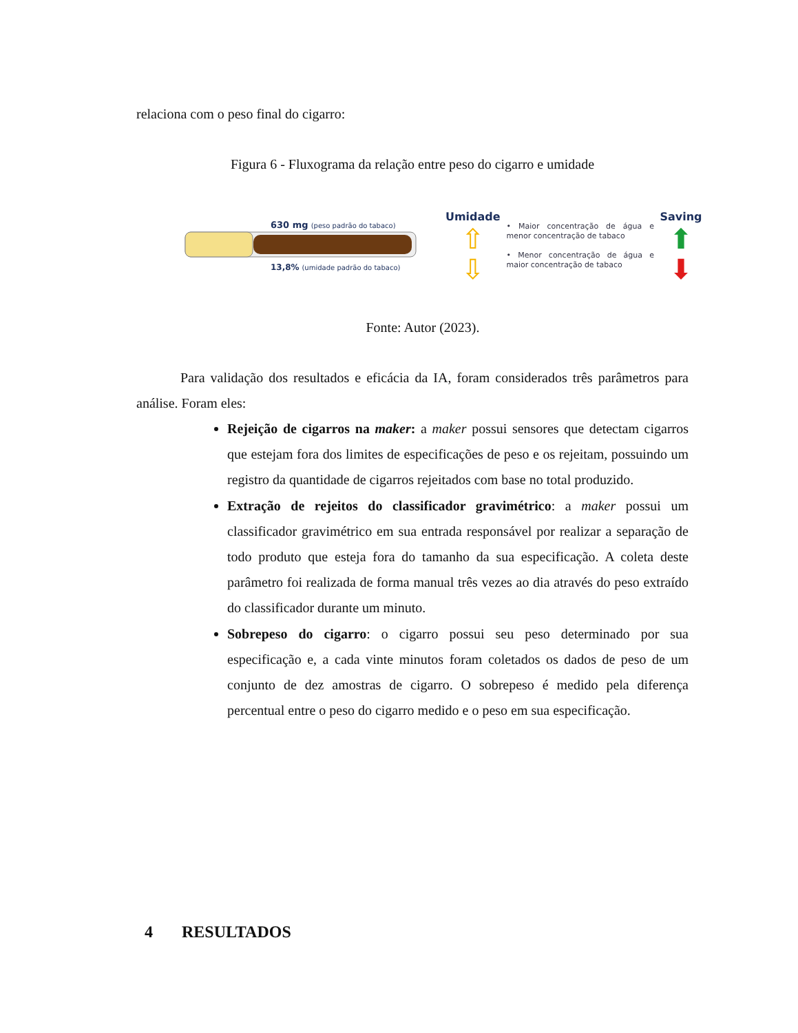relaciona com o peso final do cigarro:
Figura 6 - Fluxograma da relação entre peso do cigarro e umidade
630 mg (peso padrão do tabaco)
13,8% (umidade padrão do tabaco)
Umidade
⇧
⇩
• Maior concentração de água e menor concentração de tabaco
• Menor concentração de água e maior concentração de tabaco
Saving
⬆
⬇
Fonte: Autor (2023).
Para validação dos resultados e eficácia da IA, foram considerados três parâmetros para análise. Foram eles:
Rejeição de cigarros na maker: a maker possui sensores que detectam cigarros que estejam fora dos limites de especificações de peso e os rejeitam, possuindo um registro da quantidade de cigarros rejeitados com base no total produzido.
Extração de rejeitos do classificador gravimétrico: a maker possui um classificador gravimétrico em sua entrada responsável por realizar a separação de todo produto que esteja fora do tamanho da sua especificação. A coleta deste parâmetro foi realizada de forma manual três vezes ao dia através do peso extraído do classificador durante um minuto.
Sobrepeso do cigarro: o cigarro possui seu peso determinado por sua especificação e, a cada vinte minutos foram coletados os dados de peso de um conjunto de dez amostras de cigarro. O sobrepeso é medido pela diferença percentual entre o peso do cigarro medido e o peso em sua especificação.
4 RESULTADOS